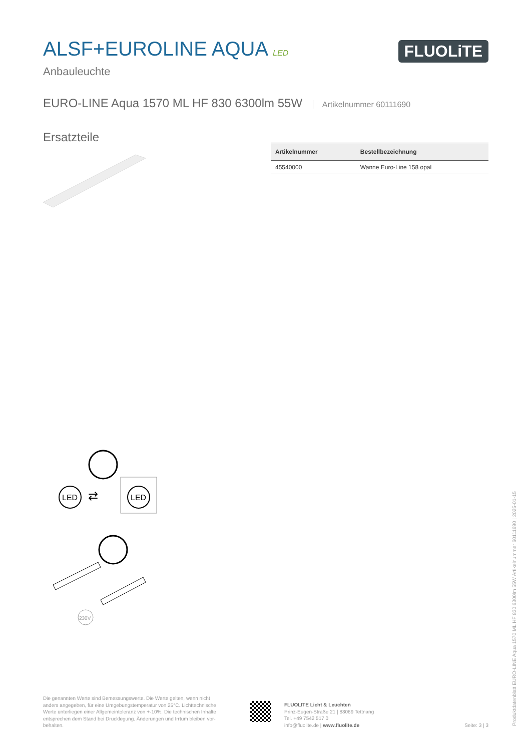ALSF+EUROLINE AQUA LED
Anbauleuchte
FLUOLiTE
EURO-LINE Aqua 1570 ML HF 830 6300lm 55W Artikelnummer 60111690
Ersatzteile
| Artikelnummer | Bestellbezeichnung |
| --- | --- |
| 45540000 | Wanne Euro-Line 158 opal |
LED
⇄
LED
230V
Die genannten Werte sind Bemessungswerte. Die Werte gelten, wenn nicht anders angegeben, für eine Umgebungstemperatur von 25°C. Lichttechnische Werte unterliegen einer Allgemeintoleranz von +-10%. Die technischen Inhalte entsprechen dem Stand bei Drucklegung. Änderungen und Irrtum bleiben vor-behalten.
FLUOLITE Licht & Leuchten
Prinz-Eugen-Straße 21 | 88069 Tettnang
Tel. +49 7542 517 0
info@fluolite.de | www.fluolite.de
Seite: 3 | 3
Produktdatenblatt EURO-LINE Aqua 1570 ML HF 830 6300lm 55W Artikelnummer 60111690 | 2025-01-15